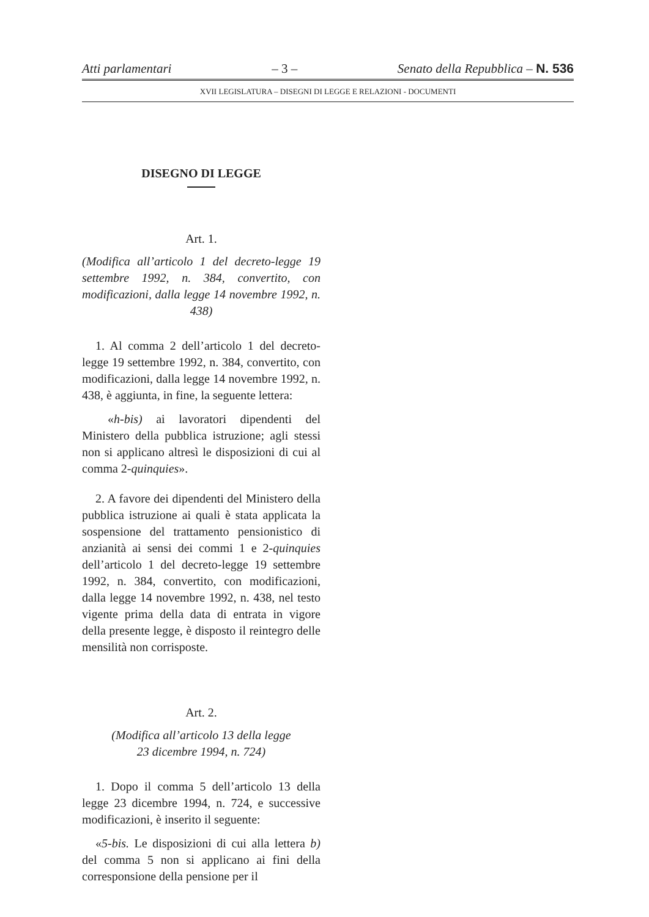Atti parlamentari – 3 – Senato della Repubblica – N. 536
XVII LEGISLATURA – DISEGNI DI LEGGE E RELAZIONI - DOCUMENTI
DISEGNO DI LEGGE
Art. 1.
(Modifica all’articolo 1 del decreto-legge 19 settembre 1992, n. 384, convertito, con modificazioni, dalla legge 14 novembre 1992, n. 438)
1. Al comma 2 dell’articolo 1 del decreto-legge 19 settembre 1992, n. 384, convertito, con modificazioni, dalla legge 14 novembre 1992, n. 438, è aggiunta, in fine, la seguente lettera:
«h-bis) ai lavoratori dipendenti del Ministero della pubblica istruzione; agli stessi non si applicano altresì le disposizioni di cui al comma 2-quinquies».
2. A favore dei dipendenti del Ministero della pubblica istruzione ai quali è stata applicata la sospensione del trattamento pensionistico di anzianità ai sensi dei commi 1 e 2-quinquies dell’articolo 1 del decreto-legge 19 settembre 1992, n. 384, convertito, con modificazioni, dalla legge 14 novembre 1992, n. 438, nel testo vigente prima della data di entrata in vigore della presente legge, è disposto il reintegro delle mensilità non corrisposte.
Art. 2.
(Modifica all’articolo 13 della legge
23 dicembre 1994, n. 724)
1. Dopo il comma 5 dell’articolo 13 della legge 23 dicembre 1994, n. 724, e successive modificazioni, è inserito il seguente:
«5-bis. Le disposizioni di cui alla lettera b) del comma 5 non si applicano ai fini della corresponsione della pensione per il